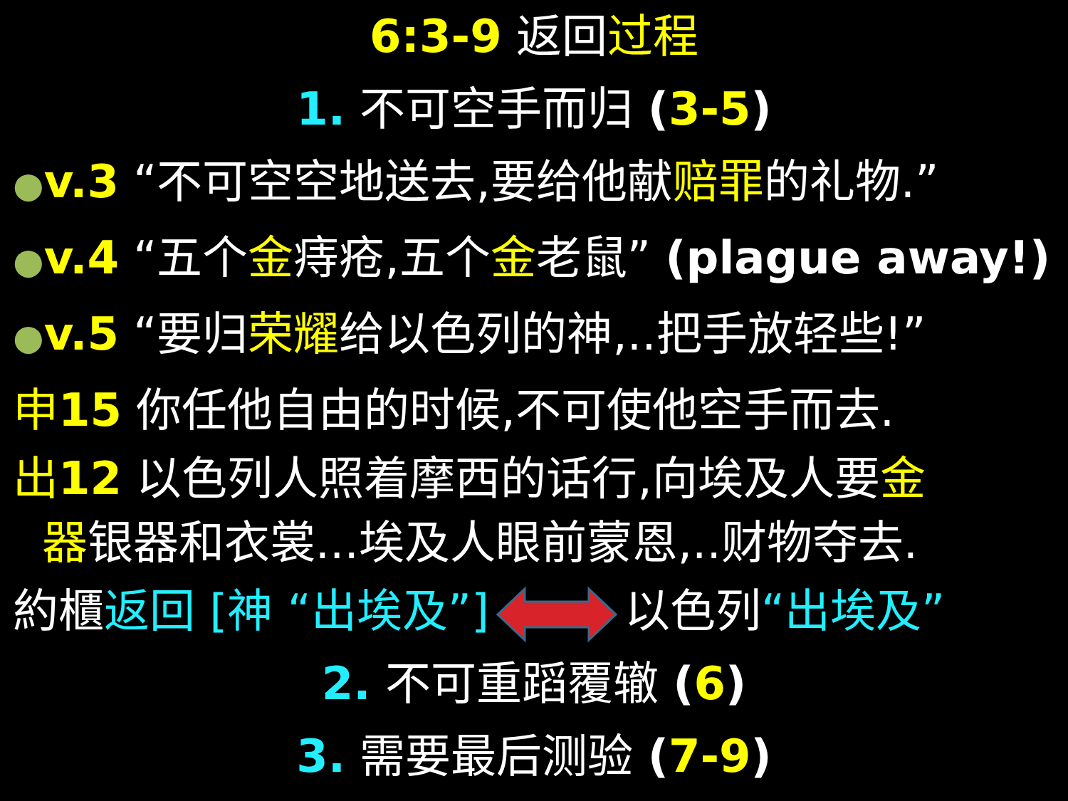6:3-9 返回过程
1. 不可空手而归 (3-5)
●v.3 “不可空空地送去,要给他献赔罪的礼物.”
●v.4 “五个金痔疮,五个金老鼠” (plague away!)
●v.5 “要归荣耀给以色列的神,..把手放轻些!”
申15 你任他自由的时候,不可使他空手而去.
出12 以色列人照着摩西的话行,向埃及人要金
器银器和衣裳...埃及人眼前蒙恩,..财物夺去.
約櫃返回 [神 “出埃及”]以色列“出埃及”
2. 不可重蹈覆辙 (6)
3. 需要最后测验 (7-9)